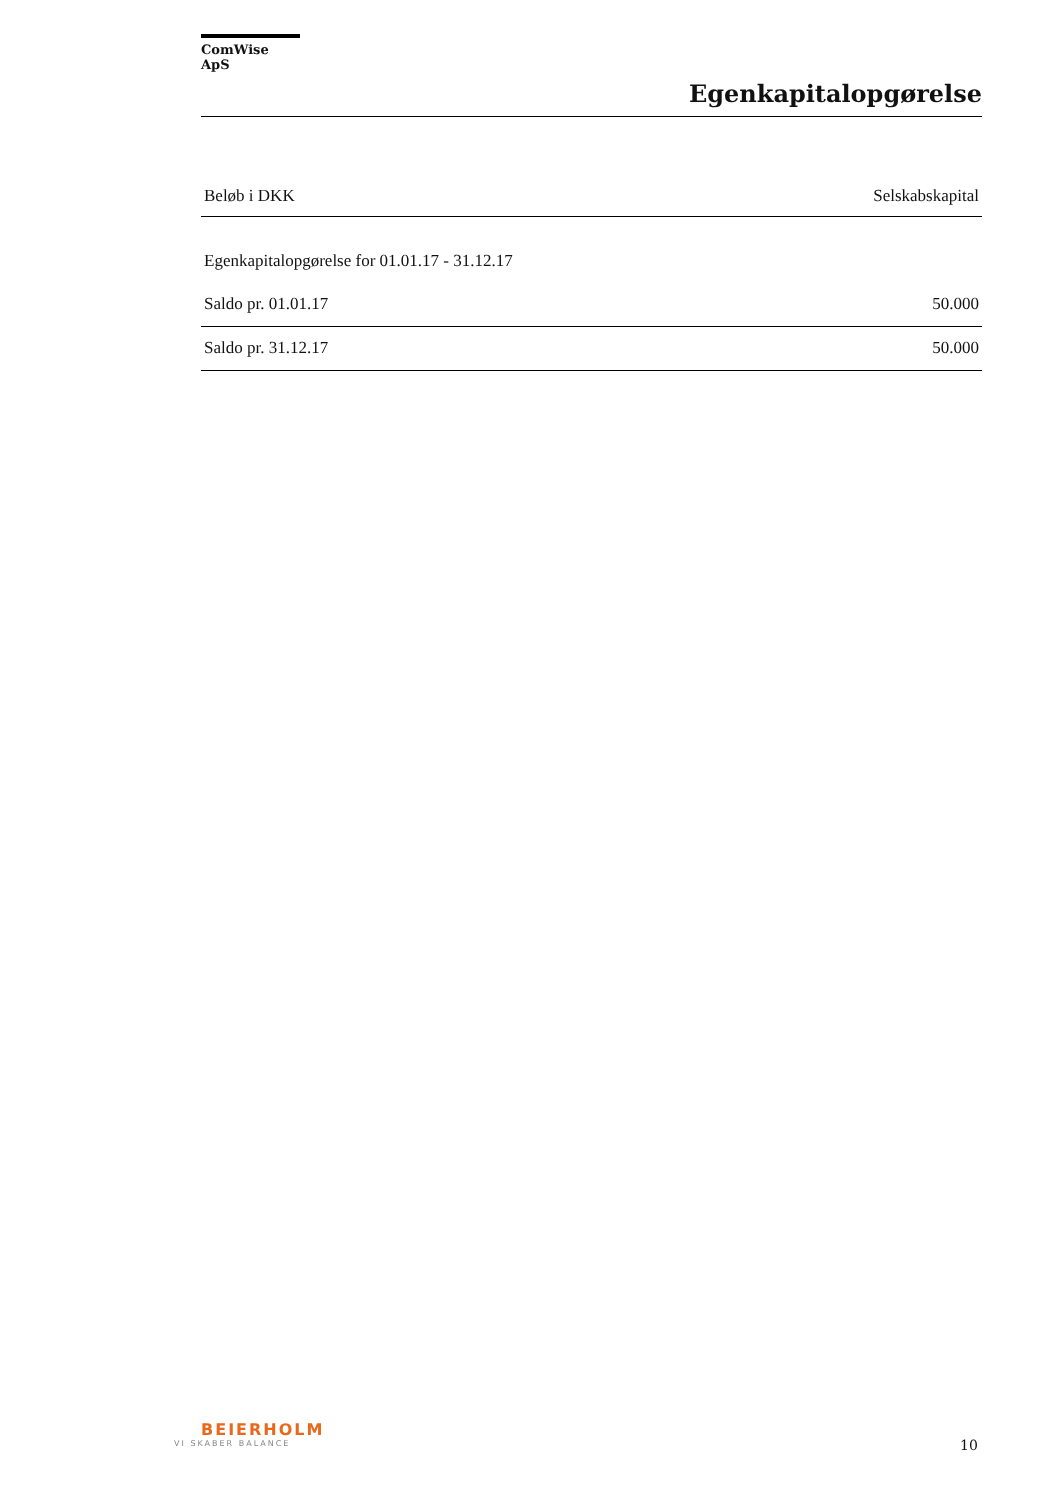ComWise ApS
Egenkapitalopgørelse
| Beløb i DKK | Selskabskapital |
| --- | --- |
| Egenkapitalopgørelse for 01.01.17 - 31.12.17 | |
| Saldo pr. 01.01.17 | 50.000 |
| Saldo pr. 31.12.17 | 50.000 |
BEIERHOLM
VI SKABER BALANCE
10